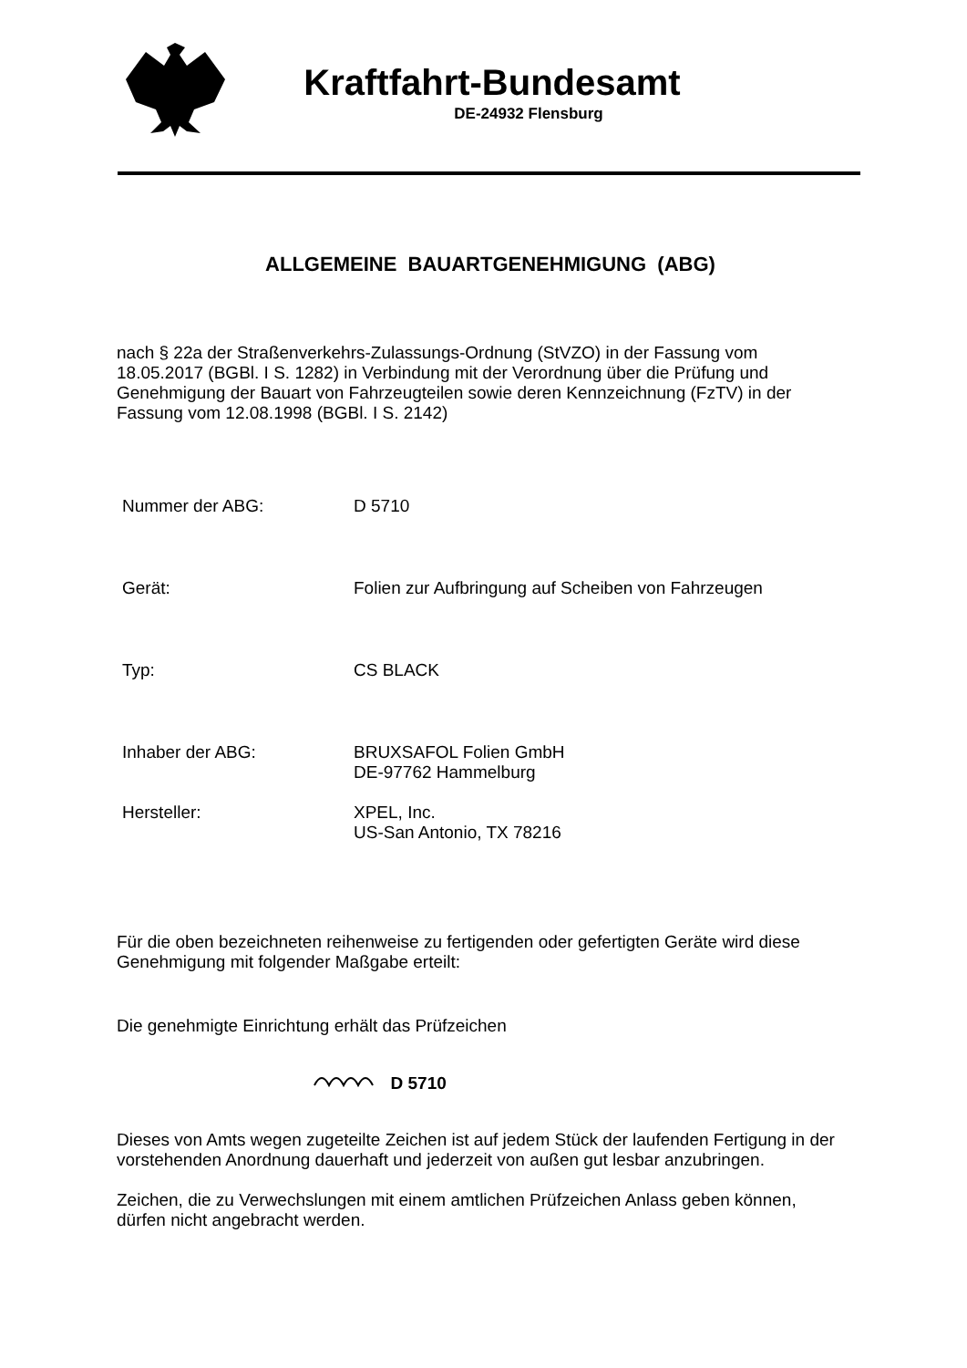Kraftfahrt-Bundesamt
DE-24932 Flensburg
ALLGEMEINE BAUARTGENEHMIGUNG (ABG)
nach § 22a der Straßenverkehrs-Zulassungs-Ordnung (StVZO) in der Fassung vom 18.05.2017 (BGBl. I S. 1282) in Verbindung mit der Verordnung über die Prüfung und Genehmigung der Bauart von Fahrzeugteilen sowie deren Kennzeichnung (FzTV) in der Fassung vom 12.08.1998 (BGBl. I S. 2142)
Nummer der ABG: D 5710
Gerät: Folien zur Aufbringung auf Scheiben von Fahrzeugen
Typ: CS BLACK
Inhaber der ABG: BRUXSAFOL Folien GmbH
DE-97762 Hammelburg
Hersteller: XPEL, Inc.
US-San Antonio, TX 78216
Für die oben bezeichneten reihenweise zu fertigenden oder gefertigten Geräte wird diese Genehmigung mit folgender Maßgabe erteilt:
Die genehmigte Einrichtung erhält das Prüfzeichen
D 5710
Dieses von Amts wegen zugeteilte Zeichen ist auf jedem Stück der laufenden Fertigung in der vorstehenden Anordnung dauerhaft und jederzeit von außen gut lesbar anzubringen.
Zeichen, die zu Verwechslungen mit einem amtlichen Prüfzeichen Anlass geben können, dürfen nicht angebracht werden.